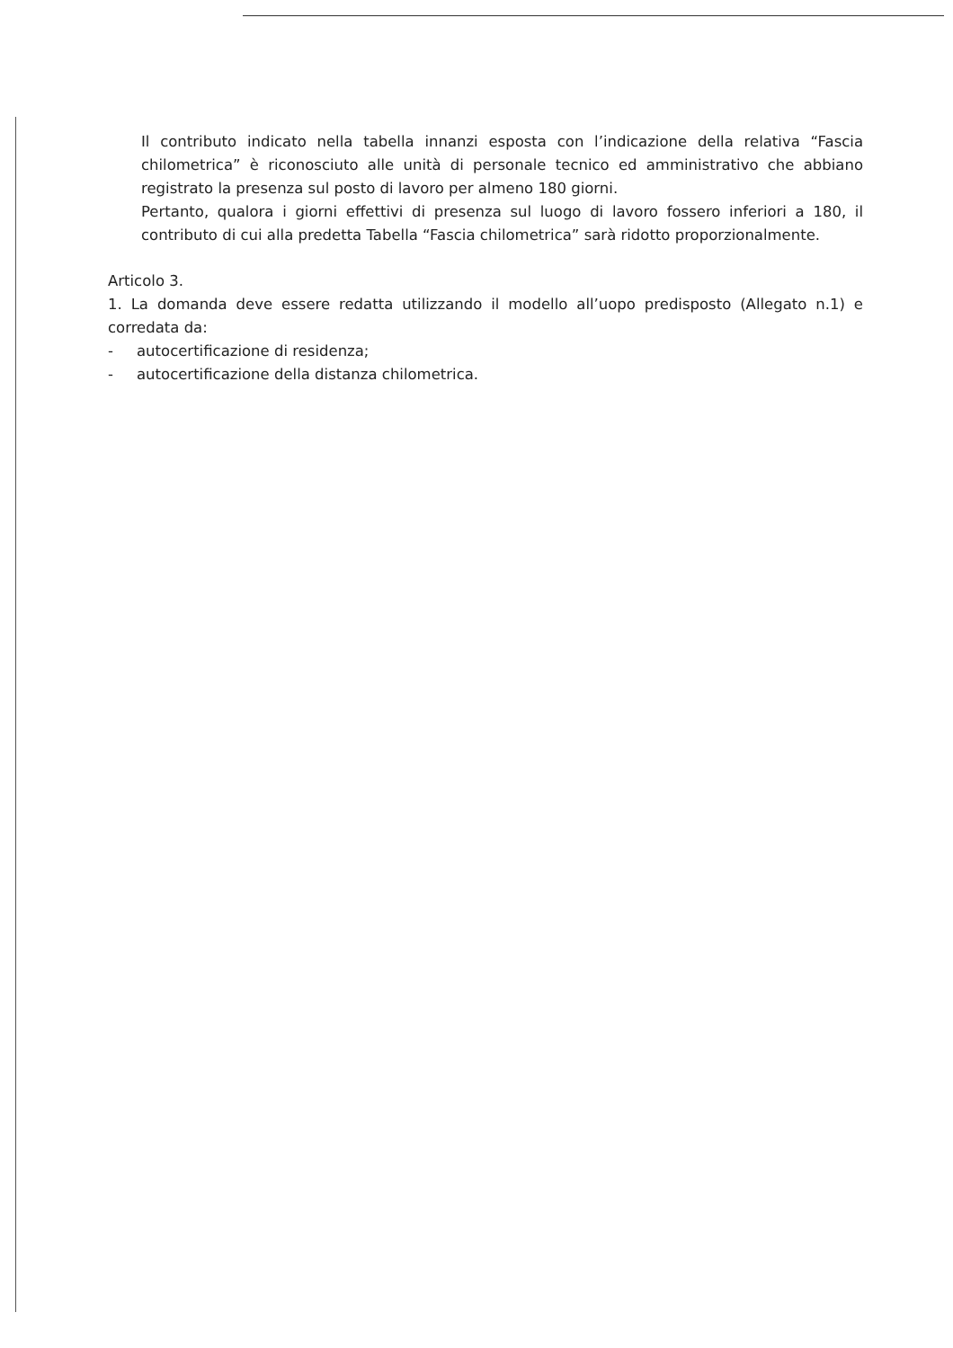Il contributo indicato nella tabella innanzi esposta con l’indicazione della relativa “Fascia chilometrica” è riconosciuto alle unità di personale tecnico ed amministrativo che abbiano registrato la presenza sul posto di lavoro per almeno 180 giorni.
Pertanto, qualora i giorni effettivi di presenza sul luogo di lavoro fossero inferiori a 180, il contributo di cui alla predetta Tabella “Fascia chilometrica” sarà ridotto proporzionalmente.
Articolo 3.
1. La domanda deve essere redatta utilizzando il modello all’uopo predisposto (Allegato n.1) e corredata da:
- autocertificazione di residenza;
- autocertificazione della distanza chilometrica.